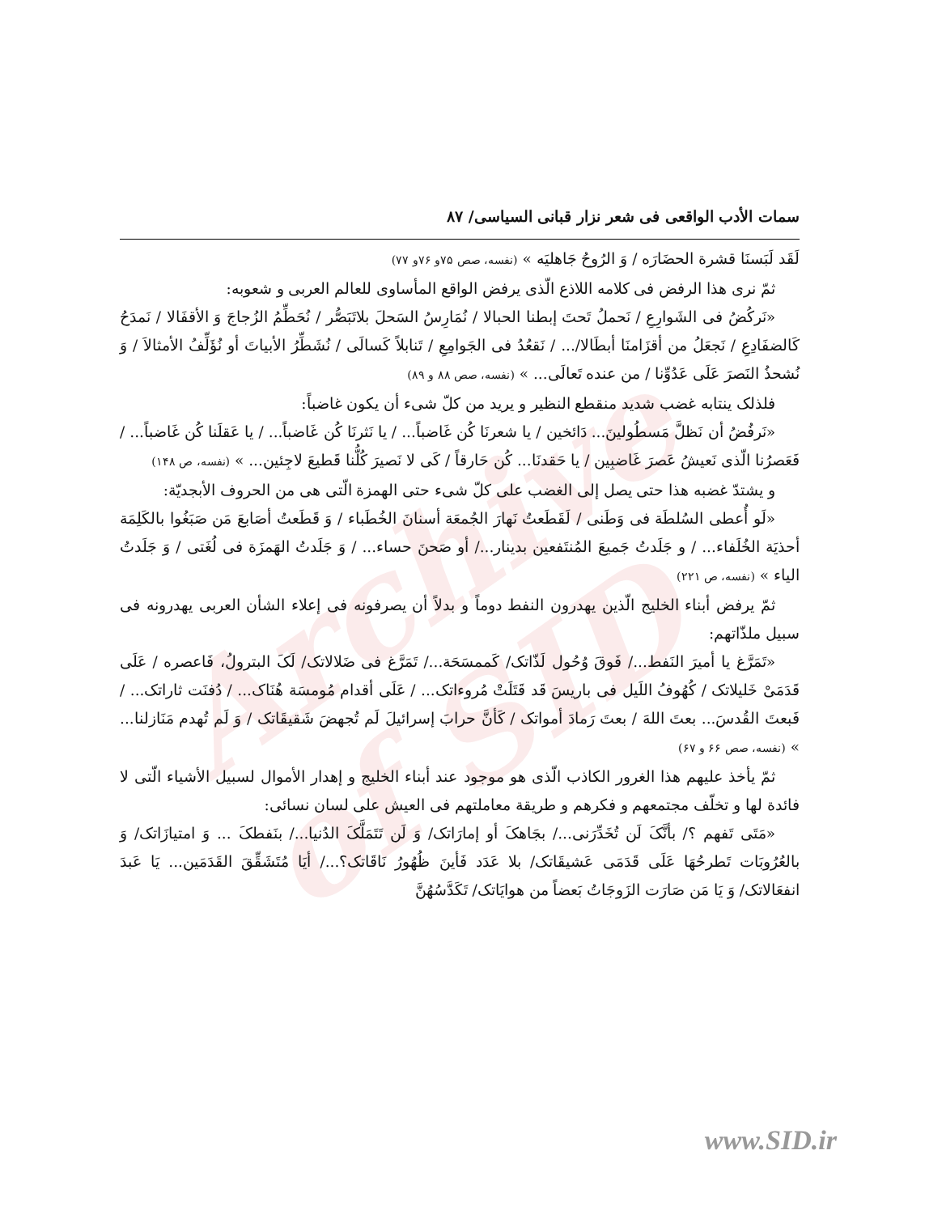Archive of SID
سمات الأدب الواقعی فی شعر نزار قبانی السیاسی/ ۸۷
لَقَد لَبَسنَا قشرة الحضَارَه / وَ الرُوحُ جَاهلیَه » (نفسه، صص ۷۵و ۷۶و ۷۷)
ثمّ نری هذا الرفض فی کلامه اللاذع الّذی یرفض الواقع المأساوی للعالم العربی و شعوبه:
«نَرکُضُ فی الشَوارِعِ / نَحملُ تَحتَ إبطنا الحبالا / نُمَارِسُ السَحلَ بلاتَبَصُّر / نُحَطِّمُ الزُجاجَ وَ الأقفَالا / نَمدَحُ کَالضفَادِعِ / نَجعَلُ من أقزَامنَا أبطَالا/... / نَقعُدُ فی الجَوامِعِ / تَنابلاً کَسالَی / نُشَطِّرُ الأبیاتَ أو نُؤَلِّفُ الأمثالاَ / وَ نُشحذُ النَصرَ عَلَی عَدُوِّنا / من عنده تَعالَی... » (نفسه، صص ۸۸ و ۸۹)
فلذلک ینتابه غضب شدید منقطع النظیر و یرید من کلّ شیء أن یکون غاضباً:
«نَرفُضُ أن نَظلَّ مَسطُولینَ... دَائخین / یا شعرنَا کُن غَاضباً... / یا نَثرنَا کُن غَاضباً... / یا عَقلَنا کُن غَاضباً... / فَعَصرُنا الّذی نَعیشُ عَصرَ غَاضبِین / یا حَقدنَا... کُن حَارقاً / کَی لا نَصیرَ کُلُّنا قَطیعَ لاجِئین... » (نفسه، ص ۱۴۸)
و یشتدّ غضبه هذا حتی یصل إلی الغضب علی کلّ شیء حتی الهمزة الّتی هی من الحروف الأبجدیّة:
«لَو أُعطی السُلطَة فی وَطَنی / لَقَطَعتُ نَهارَ الجُمعَة أسنانَ الخُطَباء / وَ قَطَعتُ أصَابعَ مَن صَبَغُوا بالکَلِمَة أحذیَة الخُلَفاء... / و جَلَدتُ جَمیعَ المُنتَفعین بدینار.../ أو صَحنَ حساء... / وَ جَلَدتُ الهَمزَة فی لُغَتی / وَ جَلَدتُ الیاء » (نفسه، ص ۲۲۱)
ثمّ یرفض أبناء الخلیج الّذین یهدرون النفط دوماً و بدلاً أن یصرفونه فی إعلاء الشأن العربی یهدرونه فی سبیل ملذّاتهم:
«تَمَرَّغ یا أمیرَ النَفط.../ فَوقَ وُحُول لَذّاتک/ کَممسَحَة.../ تَمَرَّغ فی ضَلالاتک/ لَکَ البترولُ، فَاعصره / عَلَی قَدَمَیْ خَلیلاتک / کُهُوفُ اللَیل فی باریسَ قَد قَتَلَتْ مُروءاتک... / عَلَی أقدام مُومسَة هُنَاک... / دُفنَت ثاراتک... / فَبعتَ القُدسَ... بعتَ اللهَ / بعتَ رَمادَ أمواتک / کَأنَّ حرابَ إسرائیلَ لَم تُجهضَ شَقیقَاتک / وَ لَم تُهدم مَنَازلنا... » (نفسه، صص ۶۶ و ۶۷)
ثمّ یأخذ علیهم هذا الغرور الکاذب الّذی هو موجود عند أبناء الخلیج و إهدار الأموال لسبیل الأشیاء الّتی لا فائدة لها و تخلّف مجتمعهم و فکرهم و طریقة معاملتهم فی العیش علی لسان نسائی:
«مَتَی تَفهم ؟/ بأنَّکَ لَن تُخَدِّرَنی.../ بجَاهکَ أو إمارَاتک/ وَ لَن تَتَمَلَّکَ الدُنیا.../ بنَفطکَ ... وَ امتیازَاتک/ وَ بالعُرُوبَات تَطرحُهَا عَلَی قَدَمَی عَشیقَاتک/ بلا عَدَد فَأینَ ظُهُورُ نَاقَاتک؟.../ أیَا مُتَشَقِّقَ القَدَمَین... یَا عَبدَ انفعَالاتک/ وَ یَا مَن صَارَت الزَوجَاتُ بَعضاً من هوایَاتک/ تَکَدَّسُهُنَّ
www.SID.ir